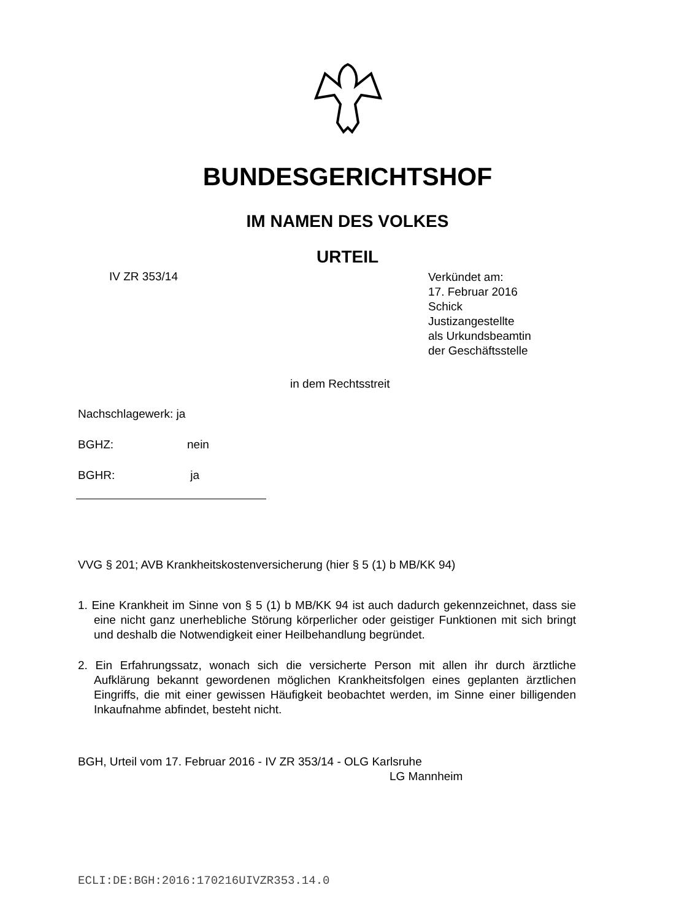BUNDESGERICHTSHOF
IM NAMEN DES VOLKES
URTEIL
IV ZR 353/14
Verkündet am:
17. Februar 2016
Schick
Justizangestellte
als Urkundsbeamtin
der Geschäftsstelle
in dem Rechtsstreit
Nachschlagewerk: ja
BGHZ: nein
BGHR: ja
VVG § 201; AVB Krankheitskostenversicherung (hier § 5 (1) b MB/KK 94)
1. Eine Krankheit im Sinne von § 5 (1) b MB/KK 94 ist auch dadurch gekennzeichnet, dass sie eine nicht ganz unerhebliche Störung körperlicher oder geistiger Funktionen mit sich bringt und deshalb die Notwendigkeit einer Heilbehandlung begründet.
2. Ein Erfahrungssatz, wonach sich die versicherte Person mit allen ihr durch ärztliche Aufklärung bekannt gewordenen möglichen Krankheitsfolgen eines geplanten ärztlichen Eingriffs, die mit einer gewissen Häufigkeit beobachtet werden, im Sinne einer billigenden Inkaufnahme abfindet, besteht nicht.
BGH, Urteil vom 17. Februar 2016 - IV ZR 353/14 - OLG Karlsruhe
LG Mannheim
ECLI:DE:BGH:2016:170216UIVZR353.14.0